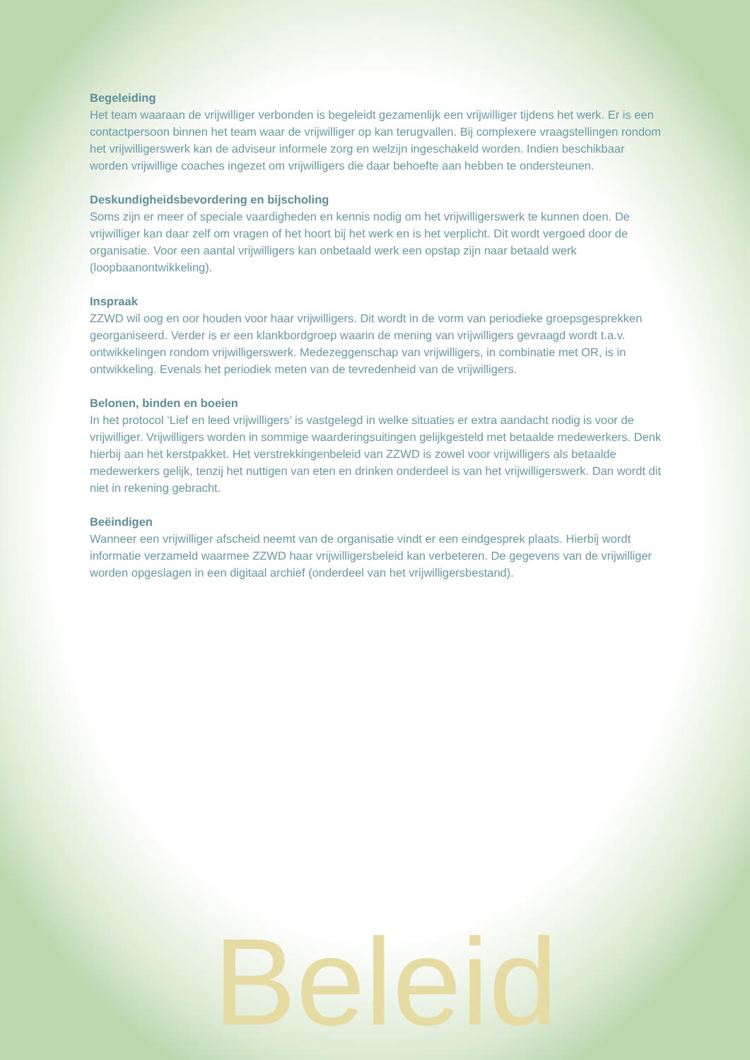Begeleiding
Het team waaraan de vrijwilliger verbonden is begeleidt gezamenlijk een vrijwilliger tijdens het werk. Er is een contactpersoon binnen het team waar de vrijwilliger op kan terugvallen. Bij complexere vraagstellingen rondom het vrijwilligerswerk kan de adviseur informele zorg en welzijn ingeschakeld worden. Indien beschikbaar worden vrijwillige coaches ingezet om vrijwilligers die daar behoefte aan hebben te ondersteunen.
Deskundigheidsbevordering en bijscholing
Soms zijn er meer of speciale vaardigheden en kennis nodig om het vrijwilligerswerk te kunnen doen. De vrijwilliger kan daar zelf om vragen of het hoort bij het werk en is het verplicht. Dit wordt vergoed door de organisatie. Voor een aantal vrijwilligers kan onbetaald werk een opstap zijn naar betaald werk (loopbaanontwikkeling).
Inspraak
ZZWD wil oog en oor houden voor haar vrijwilligers. Dit wordt in de vorm van periodieke groepsgesprekken georganiseerd. Verder is er een klankbordgroep waarin de mening van vrijwilligers gevraagd wordt t.a.v. ontwikkelingen rondom vrijwilligerswerk. Medezeggenschap van vrijwilligers, in combinatie met OR, is in ontwikkeling. Evenals het periodiek meten van de tevredenheid van de vrijwilligers.
Belonen, binden en boeien
In het protocol ‘Lief en leed vrijwilligers’ is vastgelegd in welke situaties er extra aandacht nodig is voor de vrijwilliger. Vrijwilligers worden in sommige waarderingsuitingen gelijkgesteld met betaalde medewerkers. Denk hierbij aan het kerstpakket. Het verstrekkingenbeleid van ZZWD is zowel voor vrijwilligers als betaalde medewerkers gelijk, tenzij het nuttigen van eten en drinken onderdeel is van het vrijwilligerswerk. Dan wordt dit niet in rekening gebracht.
Beëindigen
Wanneer een vrijwilliger afscheid neemt van de organisatie vindt er een eindgesprek plaats. Hierbij wordt informatie verzameld waarmee ZZWD haar vrijwilligersbeleid kan verbeteren. De gegevens van de vrijwilliger worden opgeslagen in een digitaal archief (onderdeel van het vrijwilligersbestand).
Beleid